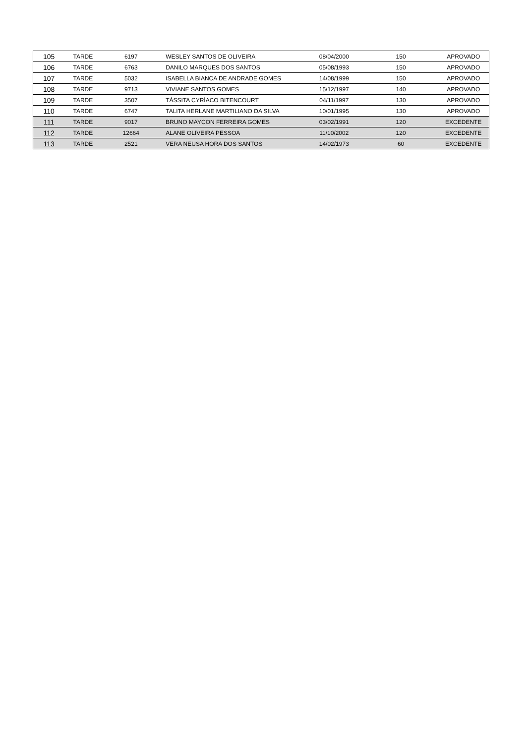| 105 | TARDE | 6197 | WESLEY SANTOS DE OLIVEIRA | 08/04/2000 | 150 | APROVADO |
| 106 | TARDE | 6763 | DANILO MARQUES DOS SANTOS | 05/08/1993 | 150 | APROVADO |
| 107 | TARDE | 5032 | ISABELLA BIANCA DE ANDRADE GOMES | 14/08/1999 | 150 | APROVADO |
| 108 | TARDE | 9713 | VIVIANE SANTOS GOMES | 15/12/1997 | 140 | APROVADO |
| 109 | TARDE | 3507 | TÁSSITA CYRÍACO BITENCOURT | 04/11/1997 | 130 | APROVADO |
| 110 | TARDE | 6747 | TALITA HERLANE MARTILIANO DA SILVA | 10/01/1995 | 130 | APROVADO |
| 111 | TARDE | 9017 | BRUNO MAYCON FERREIRA GOMES | 03/02/1991 | 120 | EXCEDENTE |
| 112 | TARDE | 12664 | ALANE OLIVEIRA PESSOA | 11/10/2002 | 120 | EXCEDENTE |
| 113 | TARDE | 2521 | VERA NEUSA HORA DOS SANTOS | 14/02/1973 | 60 | EXCEDENTE |